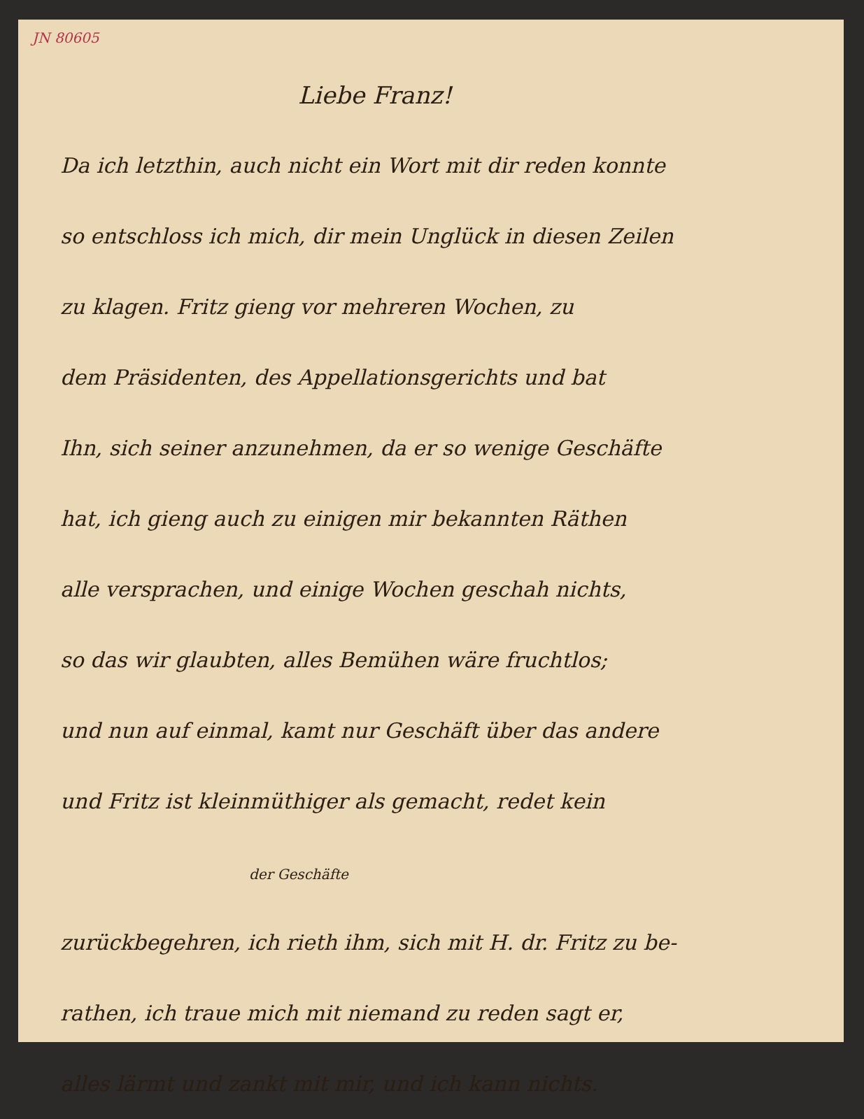JN 80605
Liebe Franz!
Da ich letzthin, auch nicht ein Wort mit dir reden konnte
so entschloss ich mich, dir mein Unglück in diesen Zeilen
zu klagen. Fritz gieng vor mehreren Wochen, zu
dem Präsidenten, des Appellationsgerichts und bat
Ihn, sich seiner anzunehmen, da er so wenige Geschäfte
hat, ich gieng auch zu einigen mir bekannten Räthen
alle versprachen, und einige Wochen geschah nichts,
so das wir glaubten, alles Bemühen wäre fruchtlos;
und nun auf einmal, kamt nur Geschäft über das andere
und Fritz ist kleinmüthiger als gemacht, redet kein
der Geschäfte
zurückbegehren, ich rieth ihm, sich mit H. dr. Fritz zu be-
rathen, ich traue mich mit niemand zu reden sagt er,
alles lärmt und zankt mit mir, und ich kann nichts.